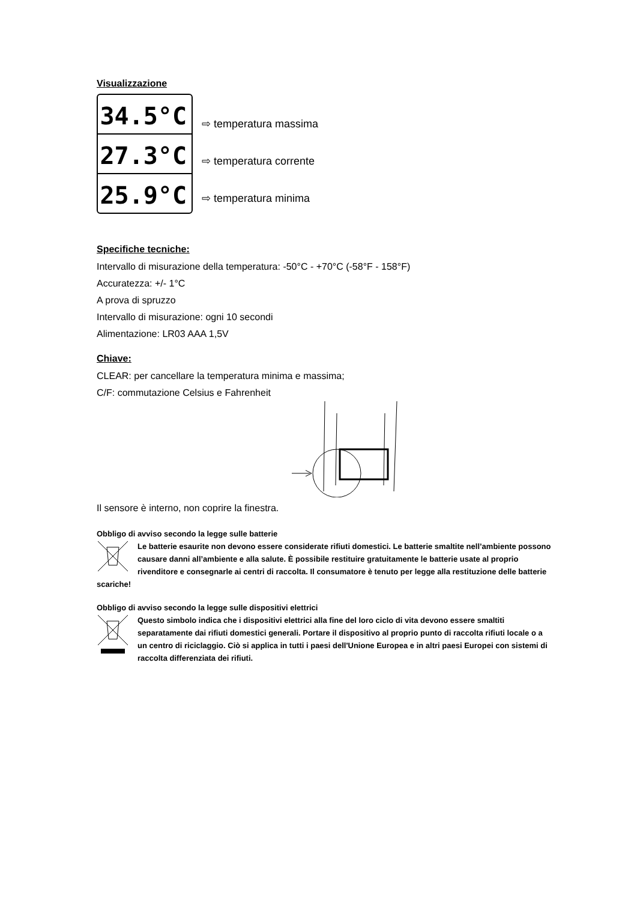Visualizzazione
34.5°C
27.3°C
25.9°C
⇨ temperatura massima
⇨ temperatura corrente
⇨ temperatura minima
Specifiche tecniche:
Intervallo di misurazione della temperatura: -50°C - +70°C (-58°F - 158°F)
Accuratezza: +/- 1°C
A prova di spruzzo
Intervallo di misurazione: ogni 10 secondi
Alimentazione: LR03 AAA 1,5V
Chiave:
CLEAR: per cancellare la temperatura minima e massima;
C/F: commutazione Celsius e Fahrenheit
Il sensore è interno, non coprire la finestra.
Obbligo di avviso secondo la legge sulle batterie
Le batterie esaurite non devono essere considerate rifiuti domestici. Le batterie smaltite nell’ambiente possono causare danni all’ambiente e alla salute. È possibile restituire gratuitamente le batterie usate al proprio rivenditore e consegnarle ai centri di raccolta. Il consumatore è tenuto per legge alla restituzione delle batterie scariche!
Obbligo di avviso secondo la legge sulle dispositivi elettrici
Questo simbolo indica che i dispositivi elettrici alla fine del loro ciclo di vita devono essere smaltiti separatamente dai rifiuti domestici generali. Portare il dispositivo al proprio punto di raccolta rifiuti locale o a un centro di riciclaggio. Ciò si applica in tutti i paesi dell'Unione Europea e in altri paesi Europei con sistemi di raccolta differenziata dei rifiuti.